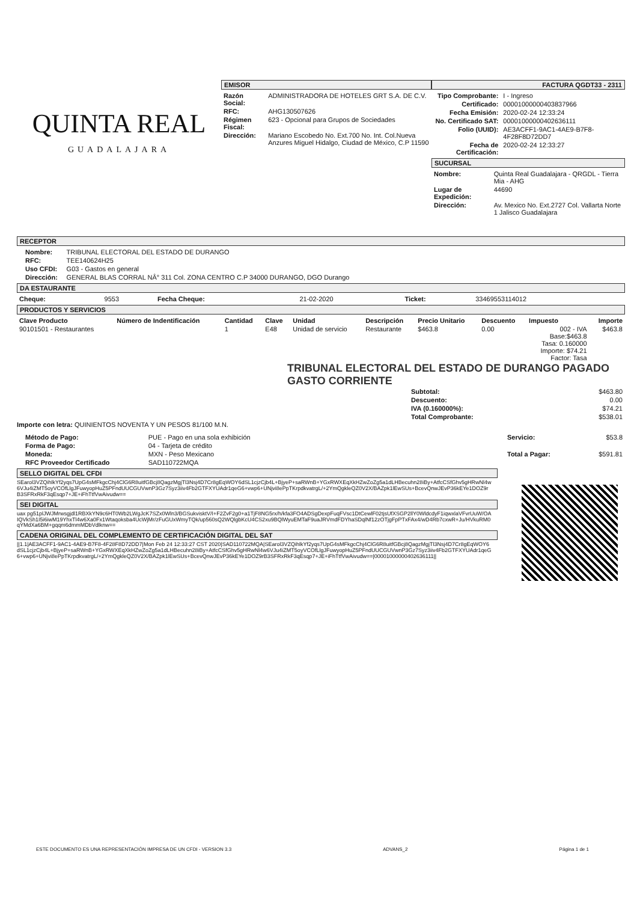QUINTA REAL
GUADALAJARA
EMISOR
| Razón Social: | ADMINISTRADORA DE HOTELES GRT S.A. DE C.V. |
| RFC: | AHG130507626 |
| Régimen Fiscal: | 623 - Opcional para Grupos de Sociedades |
| Dirección: | Mariano Escobedo No. Ext.700 No. Int. Col.Nueva Anzures Miguel Hidalgo, Ciudad de México, C.P 11590 |
FACTURA QGDT33 - 2311
| Tipo Comprobante: | I - Ingreso |
| Certificado: | 00001000000403837966 |
| Fecha Emisión: | 2020-02-24 12:33:24 |
| No. Certificado SAT: | 00001000000402636111 |
| Folio (UUID): | AE3ACFF1-9AC1-4AE9-B7F8-4F28F8D72DD7 |
| Fecha de Certificación: | 2020-02-24 12:33:27 |
SUCURSAL
| Nombre: | Quinta Real Guadalajara - QRGDL - Tierra Mia - AHG |
| Lugar de Expedición: | 44690 |
| Dirección: | Av. Mexico No. Ext.2727 Col. Vallarta Norte 1 Jalisco Guadalajara |
RECEPTOR
| Nombre: | TRIBUNAL ELECTORAL DEL ESTADO DE DURANGO |
| RFC: | TEE140624H25 |
| Uso CFDI: | G03 - Gastos en general |
| Dirección: | GENERAL BLAS CORRAL NÂ° 311 Col. ZONA CENTRO C.P 34000 DURANGO, DGO Durango |
DA ESTAURANTE
| Cheque: | 9553 | Fecha Cheque: | 21-02-2020 | Ticket: | 33469553114012 |
PRODUCTOS Y SERVICIOS
| Clave Producto | Número de Indentificación | Cantidad | Clave | Unidad | Descripción | Precio Unitario | Descuento | Impuesto | Importe |
| --- | --- | --- | --- | --- | --- | --- | --- | --- | --- |
| 90101501 - Restaurantes | | 1 | E48 | Unidad de servicio | Restaurante | $463.8 | 0.00 | 002 - IVA Base:$463.8 Tasa: 0.160000 Importe: $74.21 Factor: Tasa | $463.8 |
TRIBUNAL ELECTORAL DEL ESTADO DE DURANGO PAGADO GASTO CORRIENTE
| Subtotal: | $463.80 |
| Descuento: | 0.00 |
| IVA (0.160000%): | $74.21 |
| Total Comprobante: | $538.01 |
Importe con letra: QUINIENTOS NOVENTA Y UN PESOS 81/100 M.N.
| Método de Pago: | PUE - Pago en una sola exhibición |
| Forma de Pago: | 04 - Tarjeta de crédito |
| Moneda: | MXN - Peso Mexicano |
| RFC Proveedor Certificado | SAD110722MQA |
| Servicio: | $53.8 |
| Total a Pagar: | $591.81 |
SELLO DIGITAL DEL CFDI
SEarol3VZQihlkYf2yqs7UpG4sMFkgcChj4ClG6R8uitfGBcj8QagzMgjTl3Nsj4D7Cr8gEqWOY6dSL1cjzCjb4L+BjyeP+saRWnB+YGxRWXEqXkHZwZoZg5a1dLHBecuhn28iBy+AtfcCSfGhv5gHRwNl4w6VJu4iZMT5oyVCOfLlgJFuwyopHuZ5PFndUUCGUVwnP3Gz7Syz3iiv4Fb2GTFXYUAdr1qeG6+vwp6+UNjvi8ePpTKrpdkvatrgL/+2YmQgkleQZ0V2X/BAZpk1lEwSUs+BcevQnwJEvP36kEYe1DOZ9rB3SFRxRkF3qEsqp7+JE+iFhTtfVwAivudw==
SEI DIGITAL
uax pg51plJWJMrwsgjdl1RBXkYN9c6HT0Wb2LWgJcK7SZx0Wln3/BGSukvisktV/I+F2ZvF2g0+a1TjF8NG5rx/h/kfa3FO4ADSgDexpFuqFVsc1DtCewlF02tjsUfXSGP2llY0WldcdyF1iqwxlaVFvrUuW/OAIQVkSh1I5i6iwM19YhxTl4w6Xa0Fx1Wtaqoksba4UcWjMr/zFuGUxWmyTQk/up560sQ2WQlgbKcU4CS2xu9BQlWyuEMTaF9uaJRVmdFDYhaSDqlNf12zOTjgFpPTxFAx4/wD4Rb7cxwR+Ju/HVkuRM0qYMdXa6BM+gqqm6dmmMDbVdlknw==
CADENA ORIGINAL DEL COMPLEMENTO DE CERTIFICACIÓN DIGITAL DEL SAT
||1.1|AE3ACFF1-9AC1-4AE9-B7F8-4F28F8D72DD7|Mon Feb 24 12:33:27 CST 2020|SAD110722MQA|SEarol3VZQihlkYf2yqs7UpG4sMFkgcChj4ClG6R8uitfGBcj8QagzMgjTl3Nsj4D7Cr8gEqWOY6dSL1cjzCjb4L+BjyeP+saRWnB+YGxRWXEqXkHZwZoZg5a1dLHBecuhn28iBy+AtfcCSfGhv5gHRwNl4w6VJu4iZMT5oyVCOfLlgJFuwyopHuZ5PFndUUCGUVwnP3Gz7Syz3iiv4Fb2GTFXYUAdr1qeG6+vwp6+UNjvi8ePpTKrpdkvatrgL/+2YmQgkleQZ0V2X/BAZpk1lEwSUs+BcevQnwJEvP36kEYe1DOZ9rB3SFRxRkF3qEsqp7+JE+iFhTtfVwAivudw==|00001000000402636111||
ESTE DOCUMENTO ES UNA REPRESENTACIÓN IMPRESA DE UN CFDI - VERSION 3.3 ADVANS_2 Página 1 de 1